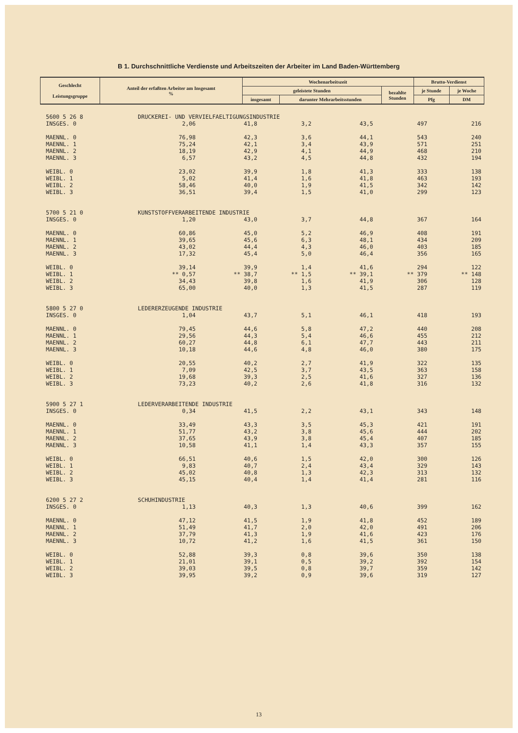B 1. Durchschnittliche Verdienste und Arbeitszeiten der Arbeiter im Land Baden-Württemberg
| Geschlecht Leistungsgruppe | Anteil der erfaßten Arbeiter am Insgesamt % | Wochenarbeitszeit | | | Brutto-Verdienst | |
| --- | --- | --- | --- | --- | --- | --- |
| | | geleistete Stunden | | bezahlte Stunden | je Stunde | je Woche |
| | | insgesamt | darunter Mehrarbeitsstunden | | Pfg | DM |
| 5600 5 26 8 | DRUCKEREI- UND VERVIELFAELTIGUNGSINDUSTRIE | | | | | |
| INSGES. 0 | 2,06 | 41,8 | 3,2 | 43,5 | 497 | 216 |
| MAENNL. 0 | 76,98 | 42,3 | 3,6 | 44,1 | 543 | 240 |
| MAENNL. 1 | 75,24 | 42,1 | 3,4 | 43,9 | 571 | 251 |
| MAENNL. 2 | 18,19 | 42,9 | 4,1 | 44,9 | 468 | 210 |
| MAENNL. 3 | 6,57 | 43,2 | 4,5 | 44,8 | 432 | 194 |
| WEIBL. 0 | 23,02 | 39,9 | 1,8 | 41,3 | 333 | 138 |
| WEIBL. 1 | 5,02 | 41,4 | 1,6 | 41,8 | 463 | 193 |
| WEIBL. 2 | 58,46 | 40,0 | 1,9 | 41,5 | 342 | 142 |
| WEIBL. 3 | 36,51 | 39,4 | 1,5 | 41,0 | 299 | 123 |
| 5700 5 21 0 | KUNSTSTOFFVERARBEITENDE INDUSTRIE | | | | | |
| INSGES. 0 | 1,20 | 43,0 | 3,7 | 44,8 | 367 | 164 |
| MAENNL. 0 | 60,86 | 45,0 | 5,2 | 46,9 | 408 | 191 |
| MAENNL. 1 | 39,65 | 45,6 | 6,3 | 48,1 | 434 | 209 |
| MAENNL. 2 | 43,02 | 44,4 | 4,3 | 46,0 | 403 | 185 |
| MAENNL. 3 | 17,32 | 45,4 | 5,0 | 46,4 | 356 | 165 |
| WEIBL. 0 | 39,14 | 39,9 | 1,4 | 41,6 | 294 | 122 |
| WEIBL. 1 | ** 0,57 | ** 38,7 | ** 1,5 | ** 39,1 | ** 379 | ** 148 |
| WEIBL. 2 | 34,43 | 39,8 | 1,6 | 41,9 | 306 | 128 |
| WEIBL. 3 | 65,00 | 40,0 | 1,3 | 41,5 | 287 | 119 |
| 5800 5 27 0 | LEDERERZEUGENDE INDUSTRIE | | | | | |
| INSGES. 0 | 1,04 | 43,7 | 5,1 | 46,1 | 418 | 193 |
| MAENNL. 0 | 79,45 | 44,6 | 5,8 | 47,2 | 440 | 208 |
| MAENNL. 1 | 29,56 | 44,3 | 5,4 | 46,6 | 455 | 212 |
| MAENNL. 2 | 60,27 | 44,8 | 6,1 | 47,7 | 443 | 211 |
| MAENNL. 3 | 10,18 | 44,6 | 4,8 | 46,0 | 380 | 175 |
| WEIBL. 0 | 20,55 | 40,2 | 2,7 | 41,9 | 322 | 135 |
| WEIBL. 1 | 7,09 | 42,5 | 3,7 | 43,5 | 363 | 158 |
| WEIBL. 2 | 19,68 | 39,3 | 2,5 | 41,6 | 327 | 136 |
| WEIBL. 3 | 73,23 | 40,2 | 2,6 | 41,8 | 316 | 132 |
| 5900 5 27 1 | LEDERVERARBEITENDE INDUSTRIE | | | | | |
| INSGES. 0 | 0,34 | 41,5 | 2,2 | 43,1 | 343 | 148 |
| MAENNL. 0 | 33,49 | 43,3 | 3,5 | 45,3 | 421 | 191 |
| MAENNL. 1 | 51,77 | 43,2 | 3,8 | 45,6 | 444 | 202 |
| MAENNL. 2 | 37,65 | 43,9 | 3,8 | 45,4 | 407 | 185 |
| MAENNL. 3 | 10,58 | 41,1 | 1,4 | 43,3 | 357 | 155 |
| WEIBL. 0 | 66,51 | 40,6 | 1,5 | 42,0 | 300 | 126 |
| WEIBL. 1 | 9,83 | 40,7 | 2,4 | 43,4 | 329 | 143 |
| WEIBL. 2 | 45,02 | 40,8 | 1,3 | 42,3 | 313 | 132 |
| WEIBL. 3 | 45,15 | 40,4 | 1,4 | 41,4 | 281 | 116 |
| 6200 5 27 2 | SCHUHINDUSTRIE | | | | | |
| INSGES. 0 | 1,13 | 40,3 | 1,3 | 40,6 | 399 | 162 |
| MAENNL. 0 | 47,12 | 41,5 | 1,9 | 41,8 | 452 | 189 |
| MAENNL. 1 | 51,49 | 41,7 | 2,0 | 42,0 | 491 | 206 |
| MAENNL. 2 | 37,79 | 41,3 | 1,9 | 41,6 | 423 | 176 |
| MAENNL. 3 | 10,72 | 41,2 | 1,6 | 41,5 | 361 | 150 |
| WEIBL. 0 | 52,88 | 39,3 | 0,8 | 39,6 | 350 | 138 |
| WEIBL. 1 | 21,01 | 39,1 | 0,5 | 39,2 | 392 | 154 |
| WEIBL. 2 | 39,03 | 39,5 | 0,8 | 39,7 | 359 | 142 |
| WEIBL. 3 | 39,95 | 39,2 | 0,9 | 39,6 | 319 | 127 |
13